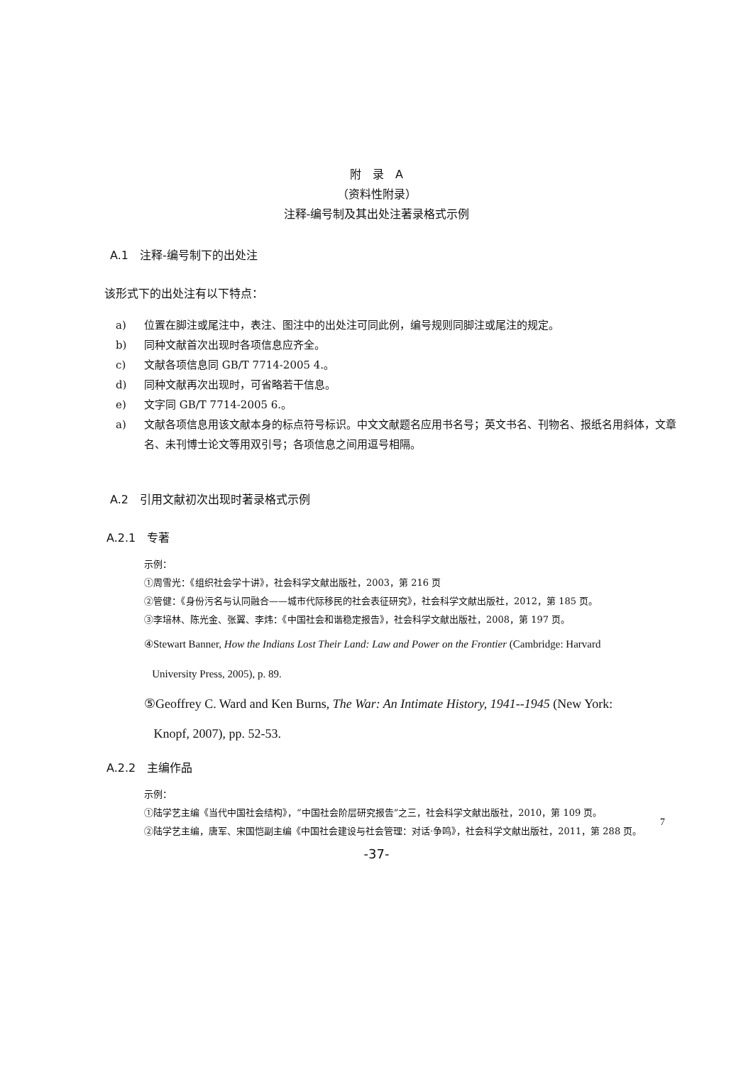附　录　A
（资料性附录）
注释-编号制及其出处注著录格式示例
A.1　注释-编号制下的出处注
该形式下的出处注有以下特点：
a) 位置在脚注或尾注中，表注、图注中的出处注可同此例，编号规则同脚注或尾注的规定。
b) 同种文献首次出现时各项信息应齐全。
c) 文献各项信息同 GB/T 7714-2005 4.。
d) 同种文献再次出现时，可省略若干信息。
e) 文字同 GB/T 7714-2005 6.。
a) 文献各项信息用该文献本身的标点符号标识。中文文献题名应用书名号；英文书名、刊物名、报纸名用斜体，文章名、未刊博士论文等用双引号；各项信息之间用逗号相隔。
A.2　引用文献初次出现时著录格式示例
A.2.1　专著
示例：
①周雪光：《组织社会学十讲》，社会科学文献出版社，2003，第 216 页
②管健：《身份污名与认同融合——城市代际移民的社会表征研究》，社会科学文献出版社，2012，第 185 页。
③李培林、陈光金、张翼、李炜：《中国社会和谐稳定报告》，社会科学文献出版社，2008，第 197 页。
④Stewart Banner, How the Indians Lost Their Land: Law and Power on the Frontier (Cambridge: Harvard
University Press, 2005), p. 89.
⑤Geoffrey C. Ward and Ken Burns, The War: An Intimate History, 1941--1945 (New York:
Knopf, 2007), pp. 52-53.
A.2.2　主编作品
示例：
①陆学艺主编《当代中国社会结构》，“中国社会阶层研究报告”之三，社会科学文献出版社，2010，第 109 页。
②陆学艺主编，唐军、宋国恺副主编《中国社会建设与社会管理：对话·争鸣》，社会科学文献出版社，2011，第 288 页。
7
-37-